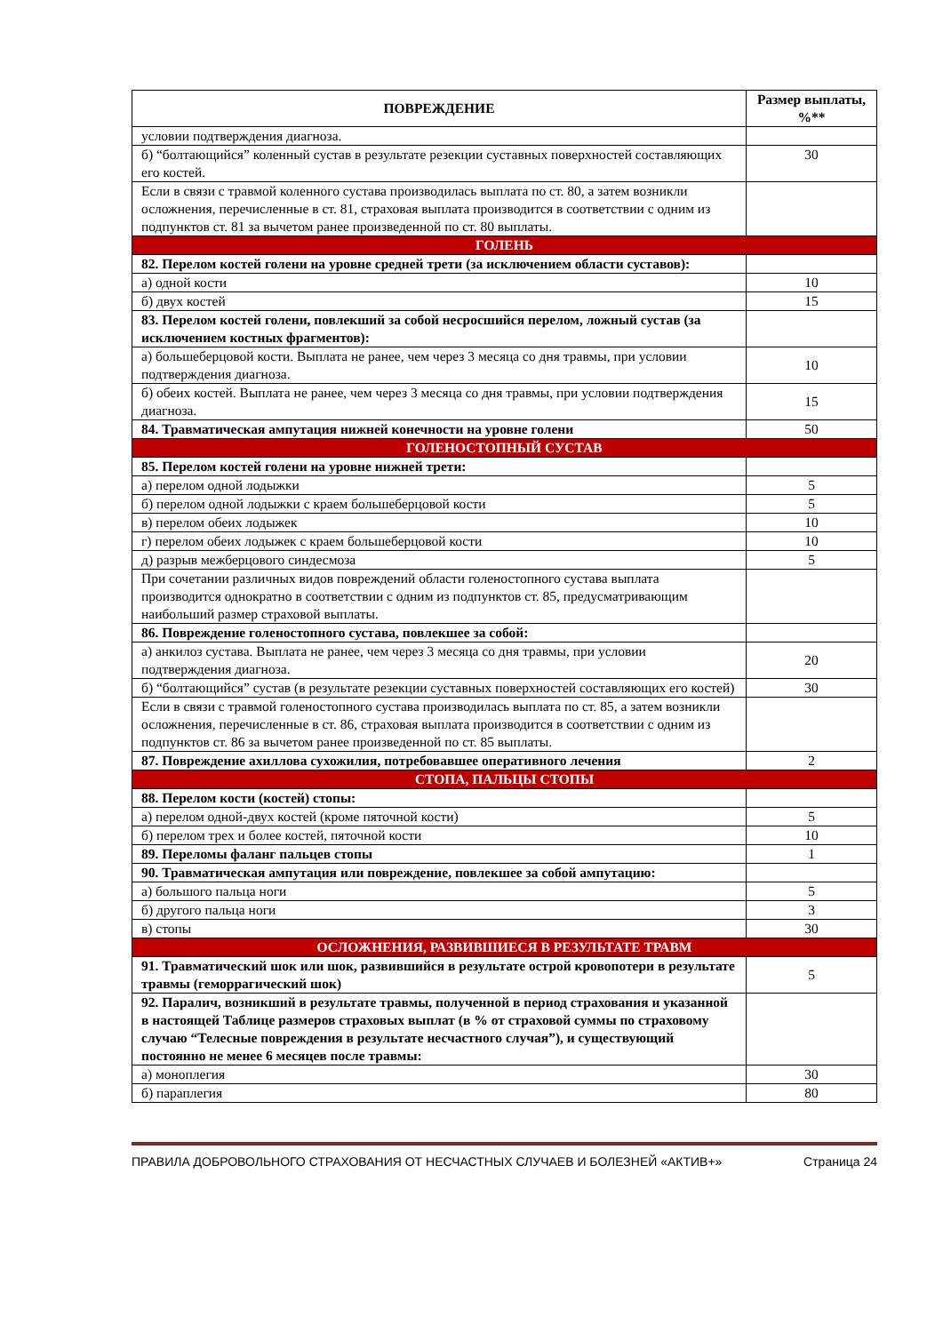| ПОВРЕЖДЕНИЕ | Размер выплаты, %** |
| --- | --- |
| условии подтверждения диагноза. | |
| б) “болтающийся” коленный сустав в результате резекции суставных поверхностей составляющих его костей. | 30 |
| Если в связи с травмой коленного сустава производилась выплата по ст. 80, а затем возникли осложнения, перечисленные в ст. 81, страховая выплата производится в соответствии с одним из подпунктов ст. 81 за вычетом ранее произведенной по ст. 80 выплаты. | |
| ГОЛЕНЬ | |
| 82. Перелом костей голени на уровне средней трети (за исключением области суставов): | |
| а) одной кости | 10 |
| б) двух костей | 15 |
| 83. Перелом костей голени, повлекший за собой несросшийся перелом, ложный сустав (за исключением костных фрагментов): | |
| а) большеберцовой кости. Выплата не ранее, чем через 3 месяца со дня травмы, при условии подтверждения диагноза. | 10 |
| б) обеих костей. Выплата не ранее, чем через 3 месяца со дня травмы, при условии подтверждения диагноза. | 15 |
| 84. Травматическая ампутация нижней конечности на уровне голени | 50 |
| ГОЛЕНОСТОПНЫЙ СУСТАВ | |
| 85. Перелом костей голени на уровне нижней трети: | |
| а) перелом одной лодыжки | 5 |
| б) перелом одной лодыжки с краем большеберцовой кости | 5 |
| в) перелом обеих лодыжек | 10 |
| г) перелом обеих лодыжек с краем большеберцовой кости | 10 |
| д) разрыв межберцового синдесмоза | 5 |
| При сочетании различных видов повреждений области голеностопного сустава выплата производится однократно в соответствии с одним из подпунктов ст. 85, предусматривающим наибольший размер страховой выплаты. | |
| 86. Повреждение голеностопного сустава, повлекшее за собой: | |
| а) анкилоз сустава. Выплата не ранее, чем через 3 месяца со дня травмы, при условии подтверждения диагноза. | 20 |
| б) “болтающийся” сустав (в результате резекции суставных поверхностей составляющих его костей) | 30 |
| Если в связи с травмой голеностопного сустава производилась выплата по ст. 85, а затем возникли осложнения, перечисленные в ст. 86, страховая выплата производится в соответствии с одним из подпунктов ст. 86 за вычетом ранее произведенной по ст. 85 выплаты. | |
| 87. Повреждение ахиллова сухожилия, потребовавшее оперативного лечения | 2 |
| СТОПА, ПАЛЬЦЫ СТОПЫ | |
| 88. Перелом кости (костей) стопы: | |
| а) перелом одной-двух костей (кроме пяточной кости) | 5 |
| б) перелом трех и более костей, пяточной кости | 10 |
| 89. Переломы фаланг пальцев стопы | 1 |
| 90. Травматическая ампутация или повреждение, повлекшее за собой ампутацию: | |
| а) большого пальца ноги | 5 |
| б) другого пальца ноги | 3 |
| в) стопы | 30 |
| ОСЛОЖНЕНИЯ, РАЗВИВШИЕСЯ В РЕЗУЛЬТАТЕ ТРАВМ | |
| 91. Травматический шок или шок, развившийся в результате острой кровопотери в результате травмы (геморрагический шок) | 5 |
| 92. Паралич, возникший в результате травмы, полученной в период страхования и указанной в настоящей Таблице размеров страховых выплат (в % от страховой суммы по страховому случаю “Телесные повреждения в результате несчастного случая”), и существующий постоянно не менее 6 месяцев после травмы: | |
| а) моноплегия | 30 |
| б) параплегия | 80 |
ПРАВИЛА ДОБРОВОЛЬНОГО СТРАХОВАНИЯ ОТ НЕСЧАСТНЫХ СЛУЧАЕВ И БОЛЕЗНЕЙ «АКТИВ+» Страница 24